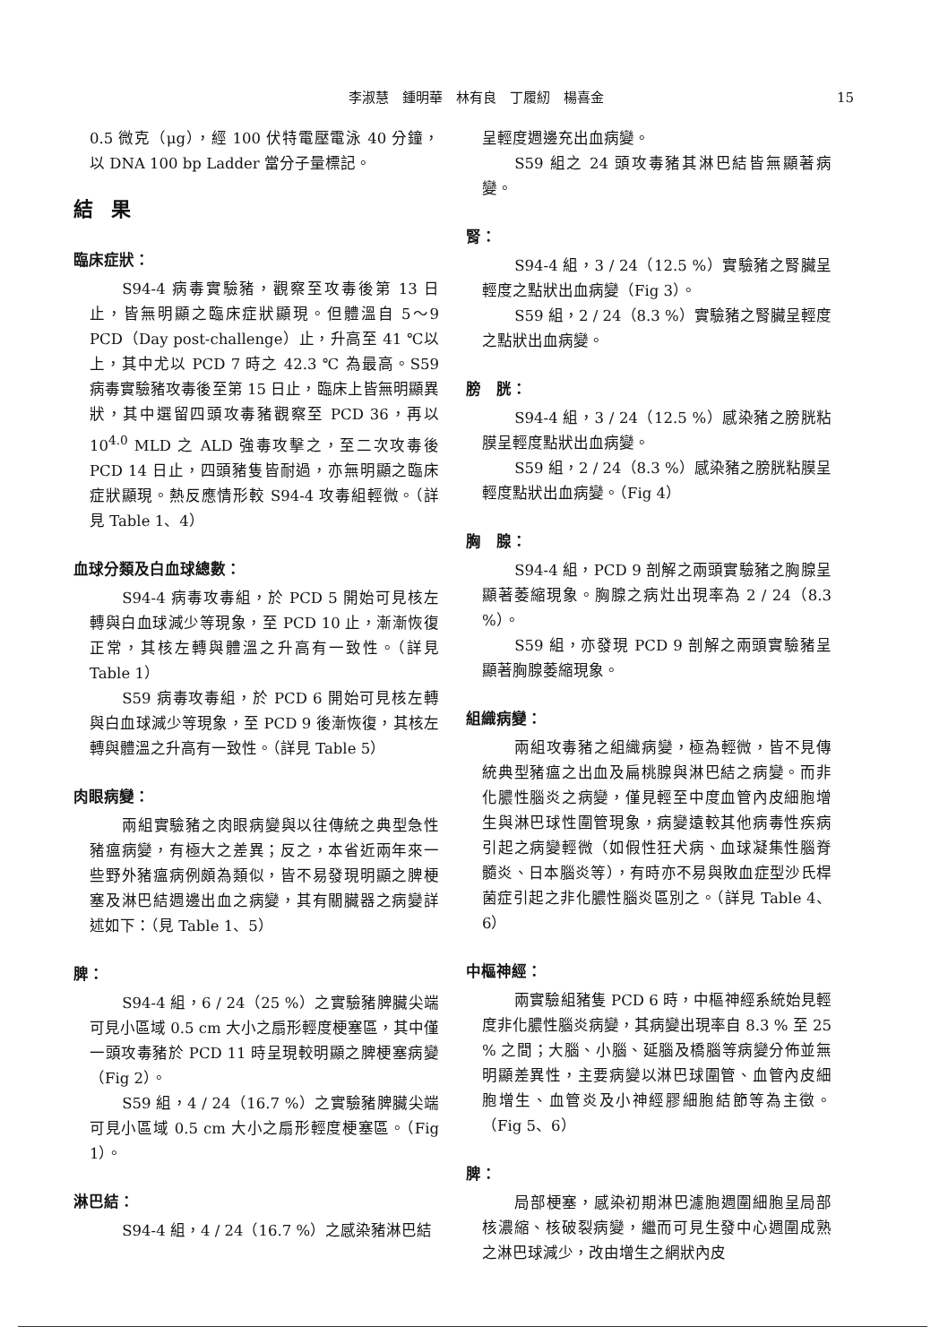李淑慧　鍾明華　林有良　丁履紉　楊喜金 15
0.5 微克（μg），經 100 伏特電壓電泳 40 分鐘，以 DNA 100 bp Ladder 當分子量標記。
結果
臨床症狀：
S94-4 病毒實驗豬，觀察至攻毒後第 13 日止，皆無明顯之臨床症狀顯現。但體溫自 5～9 PCD（Day post-challenge）止，升高至 41 ℃以上，其中尤以 PCD 7 時之 42.3 ℃ 為最高。S59 病毒實驗豬攻毒後至第 15 日止，臨床上皆無明顯異狀，其中選留四頭攻毒豬觀察至 PCD 36，再以 10<sup>4.0</sup> MLD 之 ALD 強毒攻擊之，至二次攻毒後 PCD 14 日止，四頭豬隻皆耐過，亦無明顯之臨床症狀顯現。熱反應情形較 S94-4 攻毒組輕微。（詳見 Table 1、4）
血球分類及白血球總數：
S94-4 病毒攻毒組，於 PCD 5 開始可見核左轉與白血球減少等現象，至 PCD 10 止，漸漸恢復正常，其核左轉與體溫之升高有一致性。（詳見 Table 1）
S59 病毒攻毒組，於 PCD 6 開始可見核左轉與白血球減少等現象，至 PCD 9 後漸恢復，其核左轉與體溫之升高有一致性。（詳見 Table 5）
肉眼病變：
兩組實驗豬之肉眼病變與以往傳統之典型急性豬瘟病變，有極大之差異；反之，本省近兩年來一些野外豬瘟病例頗為類似，皆不易發現明顯之脾梗塞及淋巴結週邊出血之病變，其有關臟器之病變詳述如下：（見 Table 1、5）
脾：
S94-4 組，6 / 24（25 %）之實驗豬脾臟尖端可見小區域 0.5 cm 大小之扇形輕度梗塞區，其中僅一頭攻毒豬於 PCD 11 時呈現較明顯之脾梗塞病變（Fig 2）。
S59 組，4 / 24（16.7 %）之實驗豬脾臟尖端可見小區域 0.5 cm 大小之扇形輕度梗塞區。（Fig 1）。
淋巴結：
S94-4 組，4 / 24（16.7 %）之感染豬淋巴結
呈輕度週邊充出血病變。
S59 組之 24 頭攻毒豬其淋巴結皆無顯著病變。
腎：
S94-4 組，3 / 24（12.5 %）實驗豬之腎臟呈輕度之點狀出血病變（Fig 3）。
S59 組，2 / 24（8.3 %）實驗豬之腎臟呈輕度之點狀出血病變。
膀　胱：
S94-4 組，3 / 24（12.5 %）感染豬之膀胱粘膜呈輕度點狀出血病變。
S59 組，2 / 24（8.3 %）感染豬之膀胱粘膜呈輕度點狀出血病變。（Fig 4）
胸　腺：
S94-4 組，PCD 9 剖解之兩頭實驗豬之胸腺呈顯著萎縮現象。胸腺之病灶出現率為 2 / 24（8.3 %）。
S59 組，亦發現 PCD 9 剖解之兩頭實驗豬呈顯著胸腺萎縮現象。
組織病變：
兩組攻毒豬之組織病變，極為輕微，皆不見傳統典型豬瘟之出血及扁桃腺與淋巴結之病變。而非化膿性腦炎之病變，僅見輕至中度血管內皮細胞增生與淋巴球性圍管現象，病變遠較其他病毒性疾病引起之病變輕微（如假性狂犬病、血球凝集性腦脊髓炎、日本腦炎等），有時亦不易與敗血症型沙氏桿菌症引起之非化膿性腦炎區別之。（詳見 Table 4、6）
中樞神經：
兩實驗組豬隻 PCD 6 時，中樞神經系統始見輕度非化膿性腦炎病變，其病變出現率自 8.3 % 至 25 % 之間；大腦、小腦、延腦及橋腦等病變分佈並無明顯差異性，主要病變以淋巴球圍管、血管內皮細胞增生、血管炎及小神經膠細胞結節等為主徵。（Fig 5、6）
脾：
局部梗塞，感染初期淋巴濾胞週圍細胞呈局部核濃縮、核破裂病變，繼而可見生發中心週圍成熟之淋巴球減少，改由增生之網狀內皮